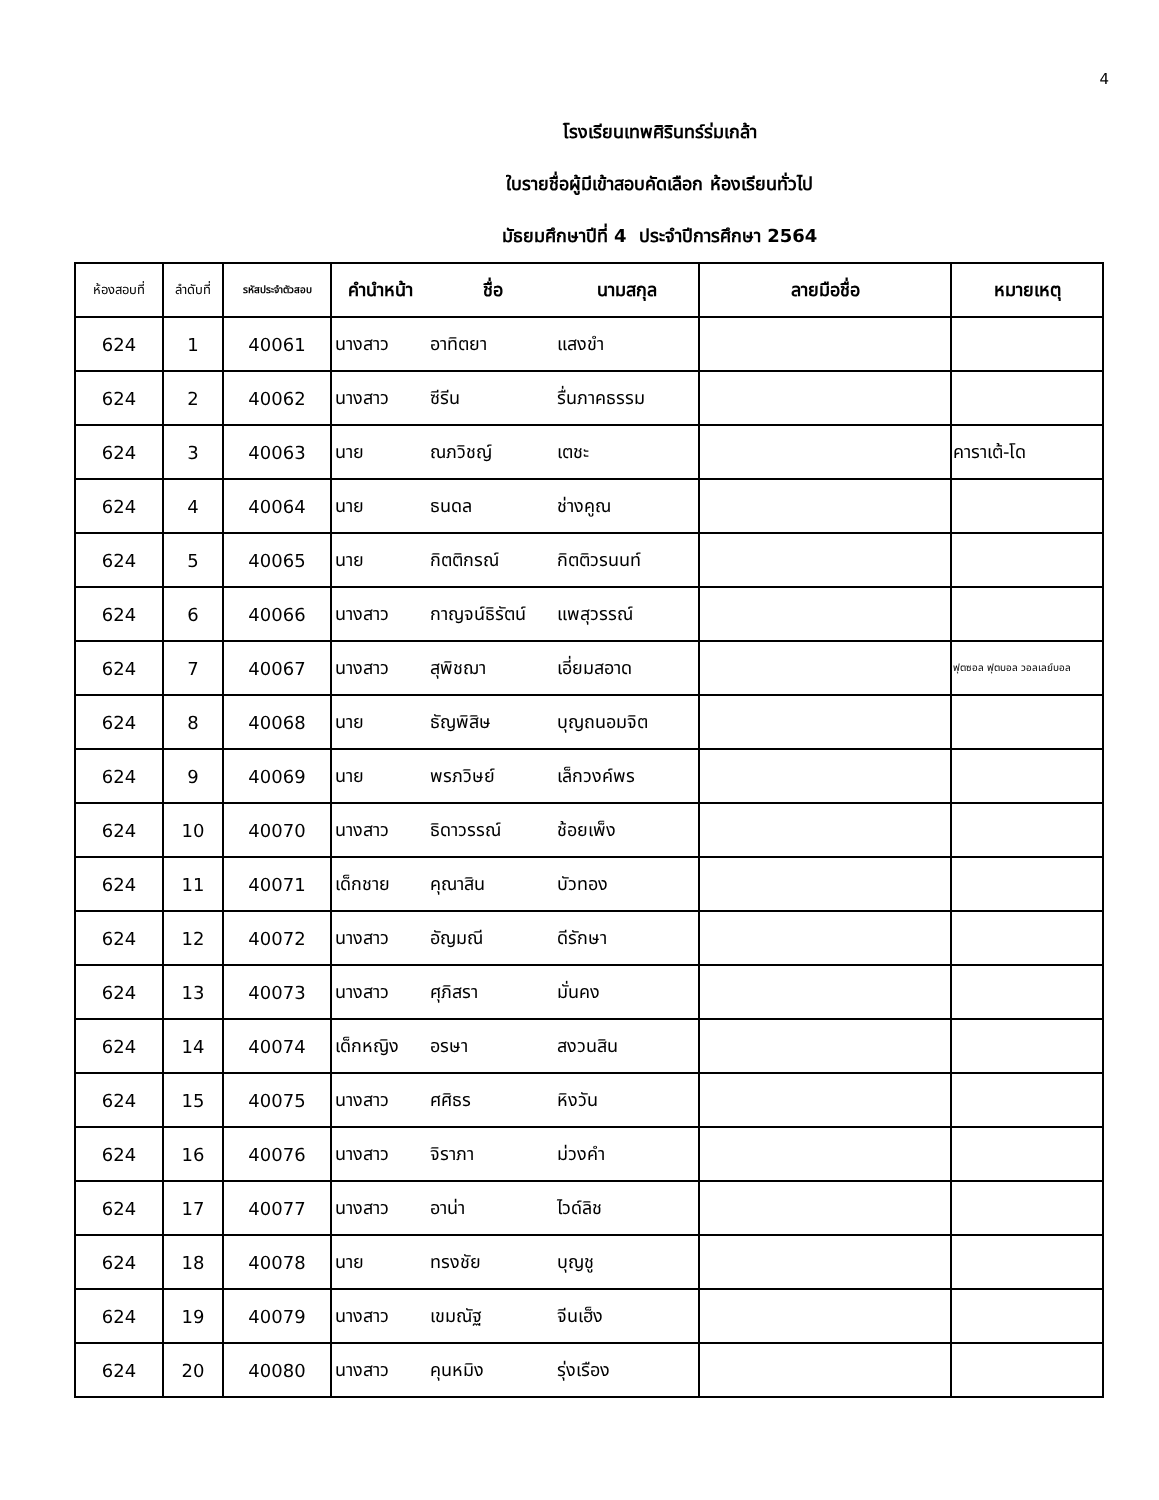4
โรงเรียนเทพศิรินทร์ร่มเกล้า
ใบรายชื่อผู้มีเข้าสอบคัดเลือก ห้องเรียนทั่วไป
มัธยมศึกษาปีที่ 4 ประจำปีการศึกษา 2564
| ห้องสอบที่ | ลำดับที่ | รหัสประจำตัวสอบ | คำนำหน้า | ชื่อ | นามสกุล | ลายมือชื่อ | หมายเหตุ |
| --- | --- | --- | --- | --- | --- | --- | --- |
| 624 | 1 | 40061 | นางสาว | อาทิตยา | แสงขำ | | |
| 624 | 2 | 40062 | นางสาว | ซีรีน | รื่นภาคธรรม | | |
| 624 | 3 | 40063 | นาย | ณภวิชญ์ | เตชะ | | คาราเต้-โด |
| 624 | 4 | 40064 | นาย | ธนดล | ช่างคูณ | | |
| 624 | 5 | 40065 | นาย | กิตติกรณ์ | กิตติวรนนท์ | | |
| 624 | 6 | 40066 | นางสาว | กาญจน์ธิรัตน์ | แพสุวรรณ์ | | |
| 624 | 7 | 40067 | นางสาว | สุพิชฌา | เอี่ยมสอาด | | ฟุตซอล ฟุตบอล วอลเลย์บอล |
| 624 | 8 | 40068 | นาย | ธัญพิสิษ | บุญถนอมจิต | | |
| 624 | 9 | 40069 | นาย | พรภวิษย์ | เล็กวงค์พร | | |
| 624 | 10 | 40070 | นางสาว | ธิดาวรรณ์ | ช้อยเพ็ง | | |
| 624 | 11 | 40071 | เด็กชาย | คุณาสิน | บัวทอง | | |
| 624 | 12 | 40072 | นางสาว | อัญมณี | ดีรักษา | | |
| 624 | 13 | 40073 | นางสาว | ศุภิสรา | มั่นคง | | |
| 624 | 14 | 40074 | เด็กหญิง | อรษา | สงวนสิน | | |
| 624 | 15 | 40075 | นางสาว | ศศิธร | หิงวัน | | |
| 624 | 16 | 40076 | นางสาว | จิราภา | ม่วงคำ | | |
| 624 | 17 | 40077 | นางสาว | อาน่า | ไวด์ลิช | | |
| 624 | 18 | 40078 | นาย | ทรงชัย | บุญชู | | |
| 624 | 19 | 40079 | นางสาว | เขมณัฐ | จีนเฮ็ง | | |
| 624 | 20 | 40080 | นางสาว | คุนหมิง | รุ่งเรือง | | |